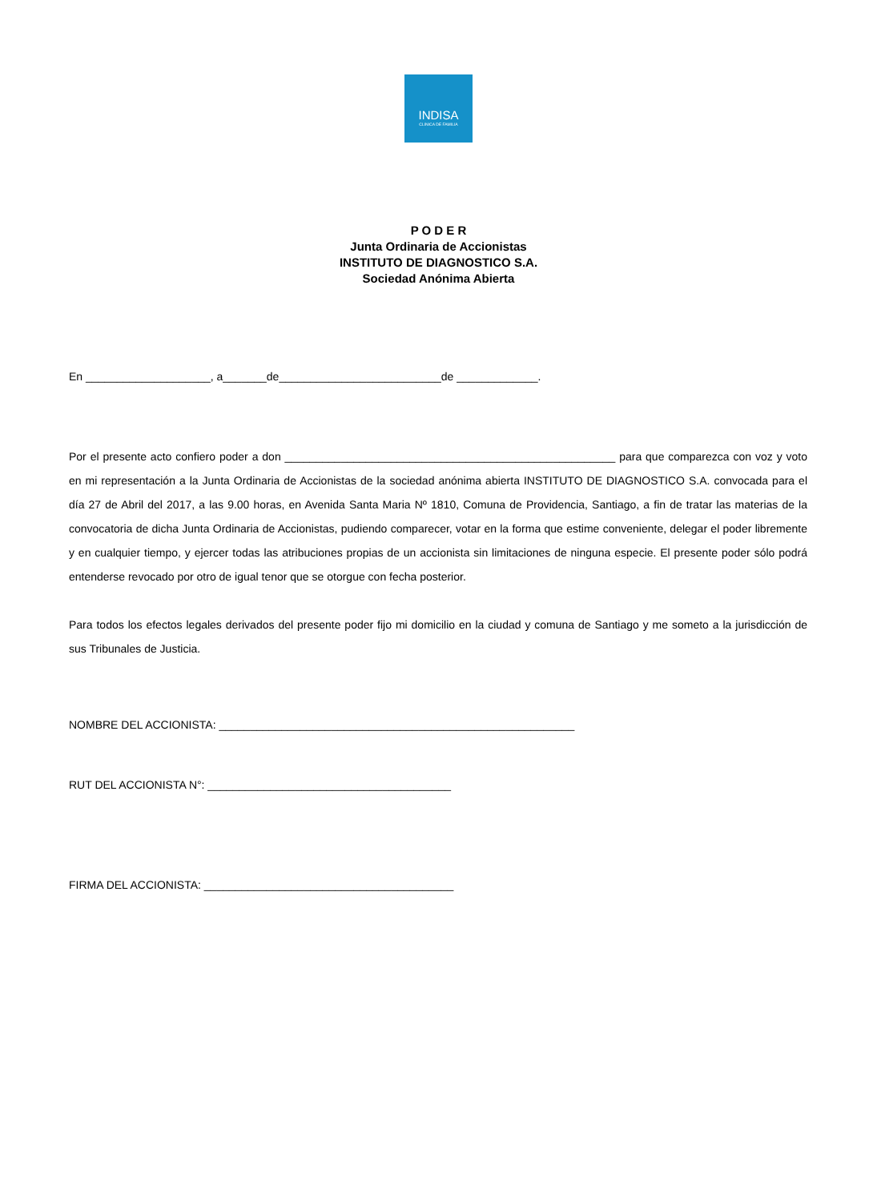INDISA
CLINICA DE FAMILIA
P O D E R
Junta Ordinaria de Accionistas
INSTITUTO DE DIAGNOSTICO S.A.
Sociedad Anónima Abierta
En ____________________, a_______de__________________________de _____________.
Por el presente acto confiero poder a don _____________________________________________________ para que comparezca con voz y voto en mi representación a la Junta Ordinaria de Accionistas de la sociedad anónima abierta INSTITUTO DE DIAGNOSTICO S.A. convocada para el día 27 de Abril del 2017, a las 9.00 horas, en Avenida Santa Maria Nº 1810, Comuna de Providencia, Santiago, a fin de tratar las materias de la convocatoria de dicha Junta Ordinaria de Accionistas, pudiendo comparecer, votar en la forma que estime conveniente, delegar el poder libremente y en cualquier tiempo, y ejercer todas las atribuciones propias de un accionista sin limitaciones de ninguna especie. El presente poder sólo podrá entenderse revocado por otro de igual tenor que se otorgue con fecha posterior.
Para todos los efectos legales derivados del presente poder fijo mi domicilio en la ciudad y comuna de Santiago y me someto a la jurisdicción de sus Tribunales de Justicia.
NOMBRE DEL ACCIONISTA: _________________________________________________________
RUT DEL ACCIONISTA N°: _______________________________________
FIRMA DEL ACCIONISTA: ________________________________________